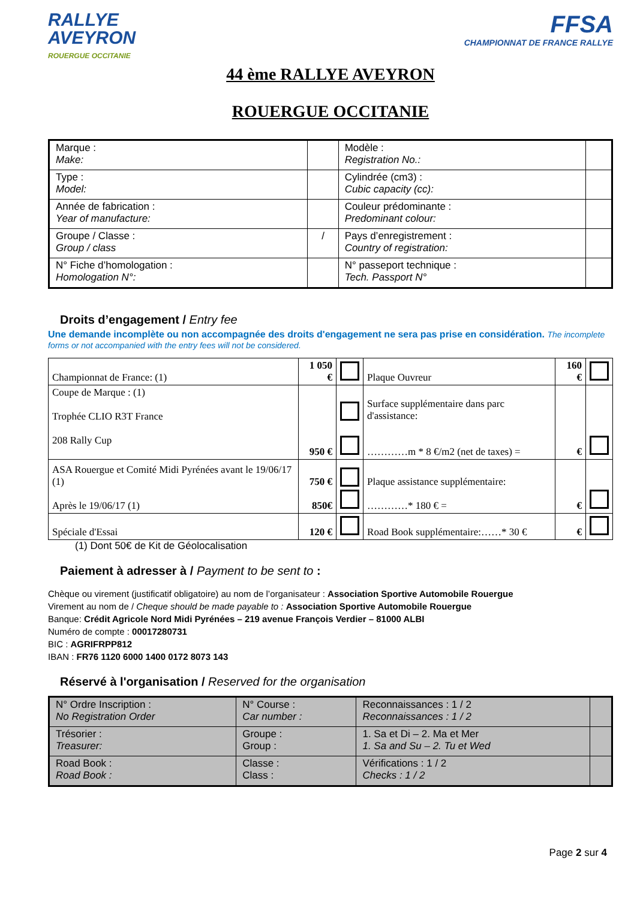RALLYE
AVEYRON
ROUERGUE OCCITANIE
FFSA
CHAMPIONNAT DE FRANCE RALLYE
44 ème RALLYE AVEYRON
ROUERGUE OCCITANIE
| Marque : Make: | | Modèle : Registration No.: | |
| Type : Model: | | Cylindrée (cm3) : Cubic capacity (cc): | |
| Année de fabrication : Year of manufacture: | | Couleur prédominante : Predominant colour: | |
| Groupe / Classe : Group / class | / | Pays d’enregistrement : Country of registration: | |
| N° Fiche d’homologation : Homologation N°: | | N° passeport technique : Tech. Passport N° | |
Droits d’engagement / Entry fee
Une demande incomplète ou non accompagnée des droits d'engagement ne sera pas prise en considération. The incomplete forms or not accompanied with the entry fees will not be considered.
| Championnat de France: (1) | 1 050 € | | Plaque Ouvreur | 160 € | |
| Coupe de Marque : (1) Trophée CLIO R3T France 208 Rally Cup | 950 € | | Surface supplémentaire dans parc d'assistance: …………m * 8 €/m2 (net de taxes) = | € | |
| ASA Rouergue et Comité Midi Pyrénées avant le 19/06/17 (1) Après le 19/06/17 (1) | 750 € 850€ | | Plaque assistance supplémentaire: …………* 180 € = | € | |
| Spéciale d'Essai | 120 € | | Road Book supplémentaire:……* 30 € | € | |
(1) Dont 50€ de Kit de Géolocalisation
Paiement à adresser à / Payment to be sent to :
Chèque ou virement (justificatif obligatoire) au nom de l’organisateur : Association Sportive Automobile Rouergue
Virement au nom de / Cheque should be made payable to : Association Sportive Automobile Rouergue
Banque: Crédit Agricole Nord Midi Pyrénées – 219 avenue François Verdier – 81000 ALBI
Numéro de compte : 00017280731
BIC : AGRIFRPP812
IBAN : FR76 1120 6000 1400 0172 8073 143
Réservé à l'organisation / Reserved for the organisation
| N° Ordre Inscription : No Registration Order | N° Course : Car number : | Reconnaissances : 1 / 2 Reconnaissances : 1 / 2 | |
| Trésorier : Treasurer: | Groupe : Group : | 1. Sa et Di – 2. Ma et Mer 1. Sa and Su – 2. Tu et Wed | |
| Road Book : Road Book : | Classe : Class : | Vérifications : 1 / 2 Checks : 1 / 2 | |
Page 2 sur 4